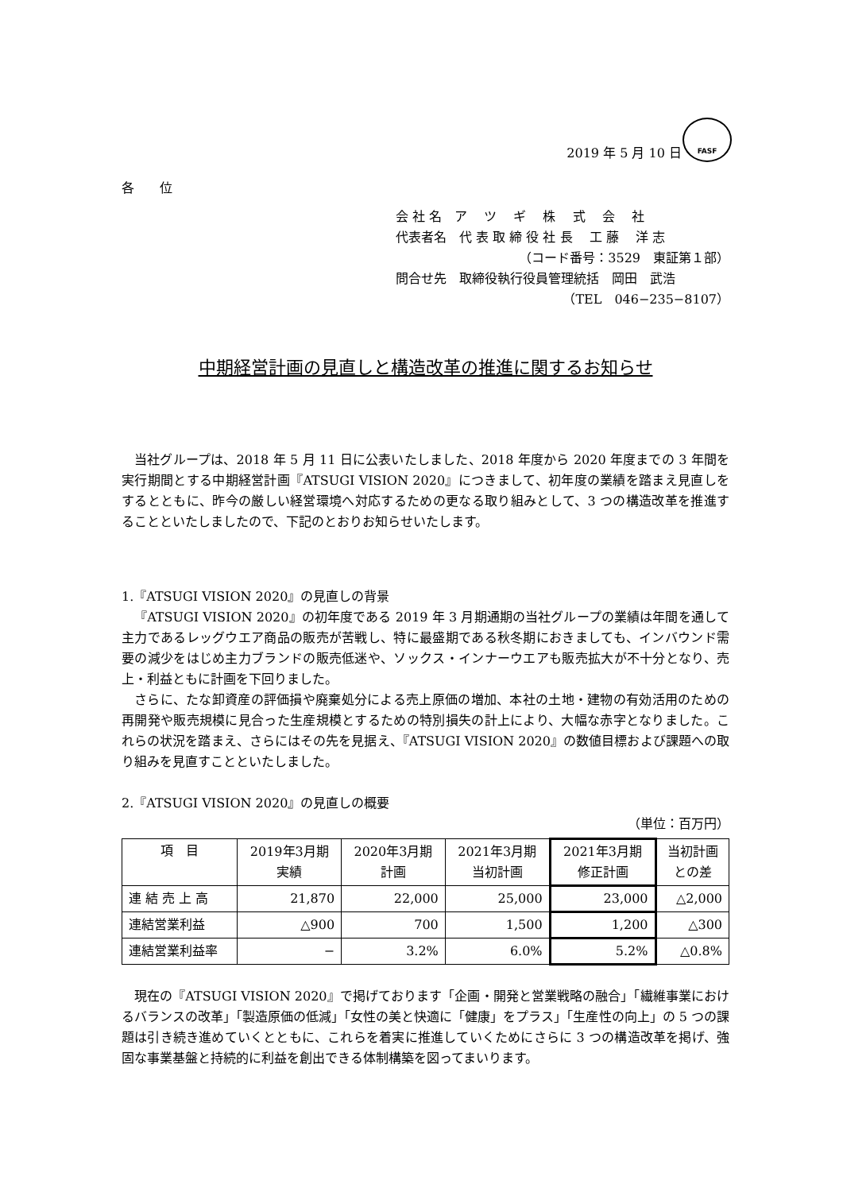FASF
2019 年 5 月 10 日
各　　位
会 社 名　ア　 ツ　 ギ　 株　 式　 会　 社
代表者名　代 表 取 締 役 社 長　 工 藤　 洋 志
（コード番号：3529　東証第１部）
問合せ先　取締役執行役員管理統括　岡田　武浩
（TEL　046−235−8107）
中期経営計画の見直しと構造改革の推進に関するお知らせ
当社グループは、2018 年 5 月 11 日に公表いたしました、2018 年度から 2020 年度までの 3 年間を実行期間とする中期経営計画『ATSUGI VISION 2020』につきまして、初年度の業績を踏まえ見直しをするとともに、昨今の厳しい経営環境へ対応するための更なる取り組みとして、3 つの構造改革を推進することといたしましたので、下記のとおりお知らせいたします。
1.『ATSUGI VISION 2020』の見直しの背景
『ATSUGI VISION 2020』の初年度である 2019 年 3 月期通期の当社グループの業績は年間を通して主力であるレッグウエア商品の販売が苦戦し、特に最盛期である秋冬期におきましても、インバウンド需要の減少をはじめ主力ブランドの販売低迷や、ソックス・インナーウエアも販売拡大が不十分となり、売上・利益ともに計画を下回りました。
さらに、たな卸資産の評価損や廃棄処分による売上原価の増加、本社の土地・建物の有効活用のための再開発や販売規模に見合った生産規模とするための特別損失の計上により、大幅な赤字となりました。これらの状況を踏まえ、さらにはその先を見据え、『ATSUGI VISION 2020』の数値目標および課題への取り組みを見直すことといたしました。
2.『ATSUGI VISION 2020』の見直しの概要
（単位：百万円）
| 項 目 | 2019年3月期 実績 | 2020年3月期 計画 | 2021年3月期 当初計画 | 2021年3月期 修正計画 | 当初計画 との差 |
| --- | --- | --- | --- | --- | --- |
| 連 結 売 上 高 | 21,870 | 22,000 | 25,000 | 23,000 | △2,000 |
| 連結営業利益 | △900 | 700 | 1,500 | 1,200 | △300 |
| 連結営業利益率 | − | 3.2% | 6.0% | 5.2% | △0.8% |
現在の『ATSUGI VISION 2020』で掲げております「企画・開発と営業戦略の融合」「繊維事業におけるバランスの改革」「製造原価の低減」「女性の美と快適に「健康」をプラス」「生産性の向上」の 5 つの課題は引き続き進めていくとともに、これらを着実に推進していくためにさらに 3 つの構造改革を掲げ、強固な事業基盤と持続的に利益を創出できる体制構築を図ってまいります。